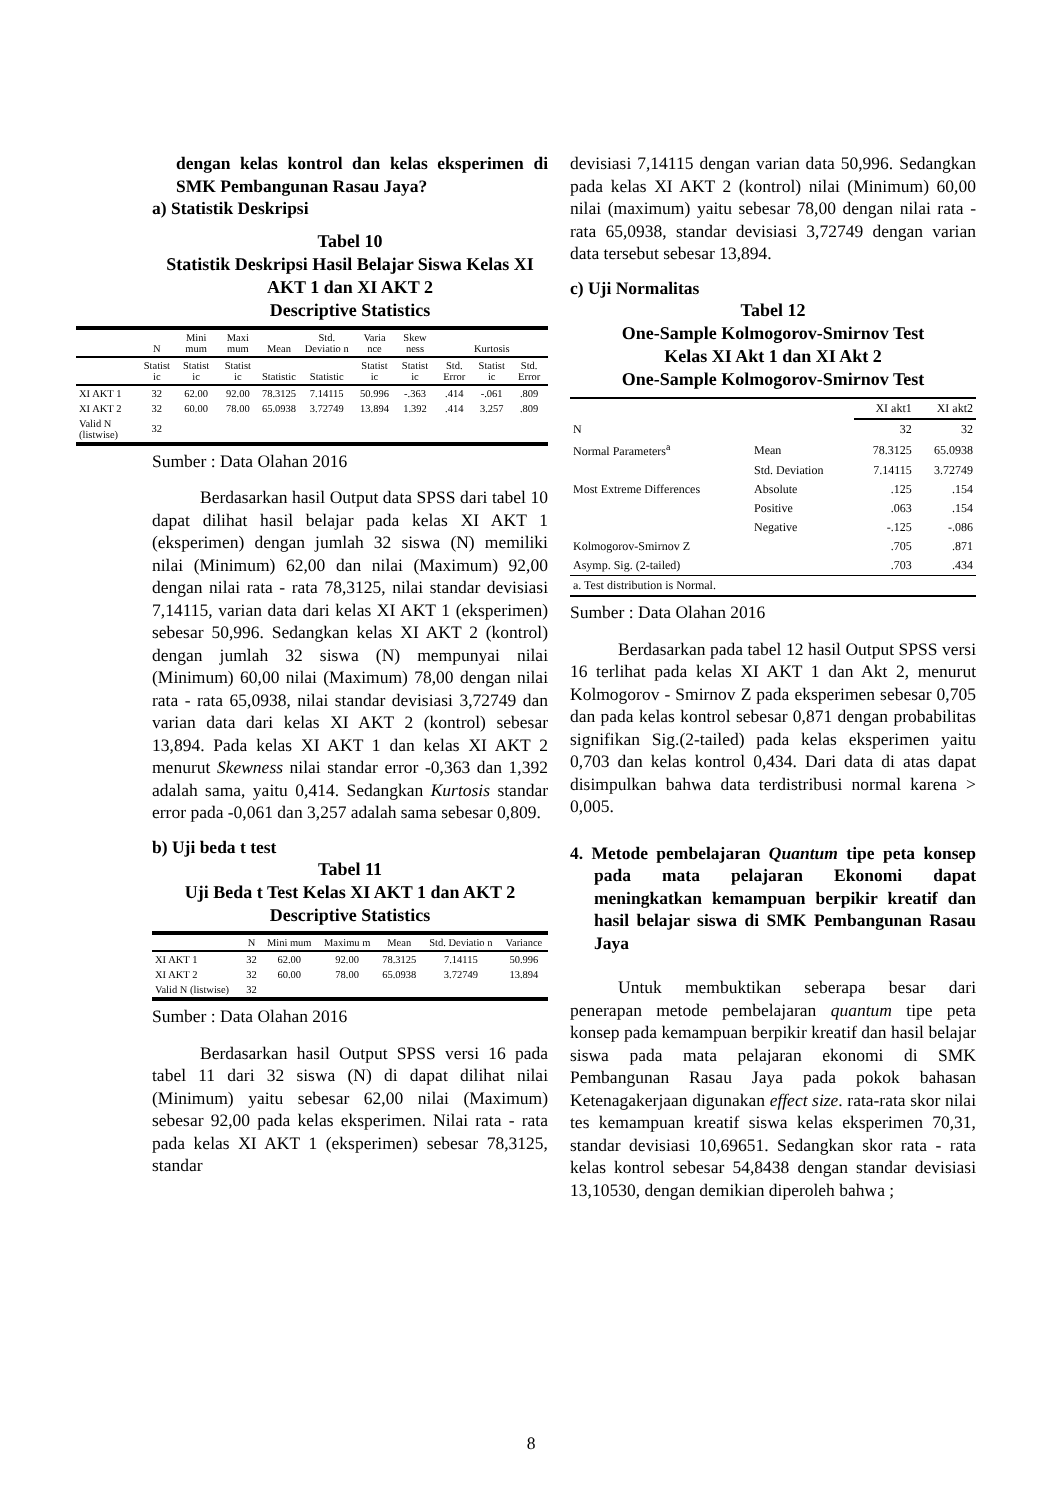dengan kelas kontrol dan kelas eksperimen di SMK Pembangunan Rasau Jaya?
a) Statistik Deskripsi
Tabel 10
Statistik Deskripsi Hasil Belajar Siswa Kelas XI AKT 1 dan XI AKT 2
Descriptive Statistics
| | N | Mini mum | Maxi mum | Mean | Std. Deviatio n | Varia nce | Skew ness | Kurtosis | | |
| | Statist ic | Statist ic | Statist ic | Statistic | Statistic | Statist ic | Statist ic | Std. Error | Statist ic | Std. Error |
| XI AKT 1 | 32 | 62.00 | 92.00 | 78.3125 | 7.14115 | 50.996 | -.363 | .414 | -.061 | .809 |
| XI AKT 2 | 32 | 60.00 | 78.00 | 65.0938 | 3.72749 | 13.894 | 1.392 | .414 | 3.257 | .809 |
| Valid N (listwise) | 32 | | | | | | | | | |
Sumber : Data Olahan 2016
Berdasarkan hasil Output data SPSS dari tabel 10 dapat dilihat hasil belajar pada kelas XI AKT 1 (eksperimen) dengan jumlah 32 siswa (N) memiliki nilai (Minimum) 62,00 dan nilai (Maximum) 92,00 dengan nilai rata - rata 78,3125, nilai standar devisiasi 7,14115, varian data dari kelas XI AKT 1 (eksperimen) sebesar 50,996. Sedangkan kelas XI AKT 2 (kontrol) dengan jumlah 32 siswa (N) mempunyai nilai (Minimum) 60,00 nilai (Maximum) 78,00 dengan nilai rata - rata 65,0938, nilai standar devisiasi 3,72749 dan varian data dari kelas XI AKT 2 (kontrol) sebesar 13,894. Pada kelas XI AKT 1 dan kelas XI AKT 2 menurut Skewness nilai standar error -0,363 dan 1,392 adalah sama, yaitu 0,414. Sedangkan Kurtosis standar error pada -0,061 dan 3,257 adalah sama sebesar 0,809.
b) Uji beda t test
Tabel 11
Uji Beda t Test Kelas XI AKT 1 dan AKT 2
Descriptive Statistics
| | N | Mini mum | Maximu m | Mean | Std. Deviatio n | Variance |
| XI AKT 1 | 32 | 62.00 | 92.00 | 78.3125 | 7.14115 | 50.996 |
| XI AKT 2 | 32 | 60.00 | 78.00 | 65.0938 | 3.72749 | 13.894 |
| Valid N (listwise) | 32 | | | | | |
Sumber : Data Olahan 2016
Berdasarkan hasil Output SPSS versi 16 pada tabel 11 dari 32 siswa (N) di dapat dilihat nilai (Minimum) yaitu sebesar 62,00 nilai (Maximum) sebesar 92,00 pada kelas eksperimen. Nilai rata - rata pada kelas XI AKT 1 (eksperimen) sebesar 78,3125, standar
devisiasi 7,14115 dengan varian data 50,996. Sedangkan pada kelas XI AKT 2 (kontrol) nilai (Minimum) 60,00 nilai (maximum) yaitu sebesar 78,00 dengan nilai rata - rata 65,0938, standar devisiasi 3,72749 dengan varian data tersebut sebesar 13,894.
c) Uji Normalitas
Tabel 12
One-Sample Kolmogorov-Smirnov Test
Kelas XI Akt 1 dan XI Akt 2
One-Sample Kolmogorov-Smirnov Test
| | | XI akt1 | XI akt2 |
| N | | 32 | 32 |
| Normal Parameters<sup>a</sup> | Mean | 78.3125 | 65.0938 |
| | Std. Deviation | 7.14115 | 3.72749 |
| Most Extreme Differences | Absolute | .125 | .154 |
| | Positive | .063 | .154 |
| | Negative | -.125 | -.086 |
| Kolmogorov-Smirnov Z | | .705 | .871 |
| Asymp. Sig. (2-tailed) | | .703 | .434 |
| a. Test distribution is Normal. | | | |
Sumber : Data Olahan 2016
Berdasarkan pada tabel 12 hasil Output SPSS versi 16 terlihat pada kelas XI AKT 1 dan Akt 2, menurut Kolmogorov - Smirnov Z pada eksperimen sebesar 0,705 dan pada kelas kontrol sebesar 0,871 dengan probabilitas signifikan Sig.(2-tailed) pada kelas eksperimen yaitu 0,703 dan kelas kontrol 0,434. Dari data di atas dapat disimpulkan bahwa data terdistribusi normal karena > 0,005.
4. Metode pembelajaran Quantum tipe peta konsep pada mata pelajaran Ekonomi dapat meningkatkan kemampuan berpikir kreatif dan hasil belajar siswa di SMK Pembangunan Rasau Jaya
Untuk membuktikan seberapa besar dari penerapan metode pembelajaran quantum tipe peta konsep pada kemampuan berpikir kreatif dan hasil belajar siswa pada mata pelajaran ekonomi di SMK Pembangunan Rasau Jaya pada pokok bahasan Ketenagakerjaan digunakan effect size. rata-rata skor nilai tes kemampuan kreatif siswa kelas eksperimen 70,31, standar devisiasi 10,69651. Sedangkan skor rata - rata kelas kontrol sebesar 54,8438 dengan standar devisiasi 13,10530, dengan demikian diperoleh bahwa ;
8